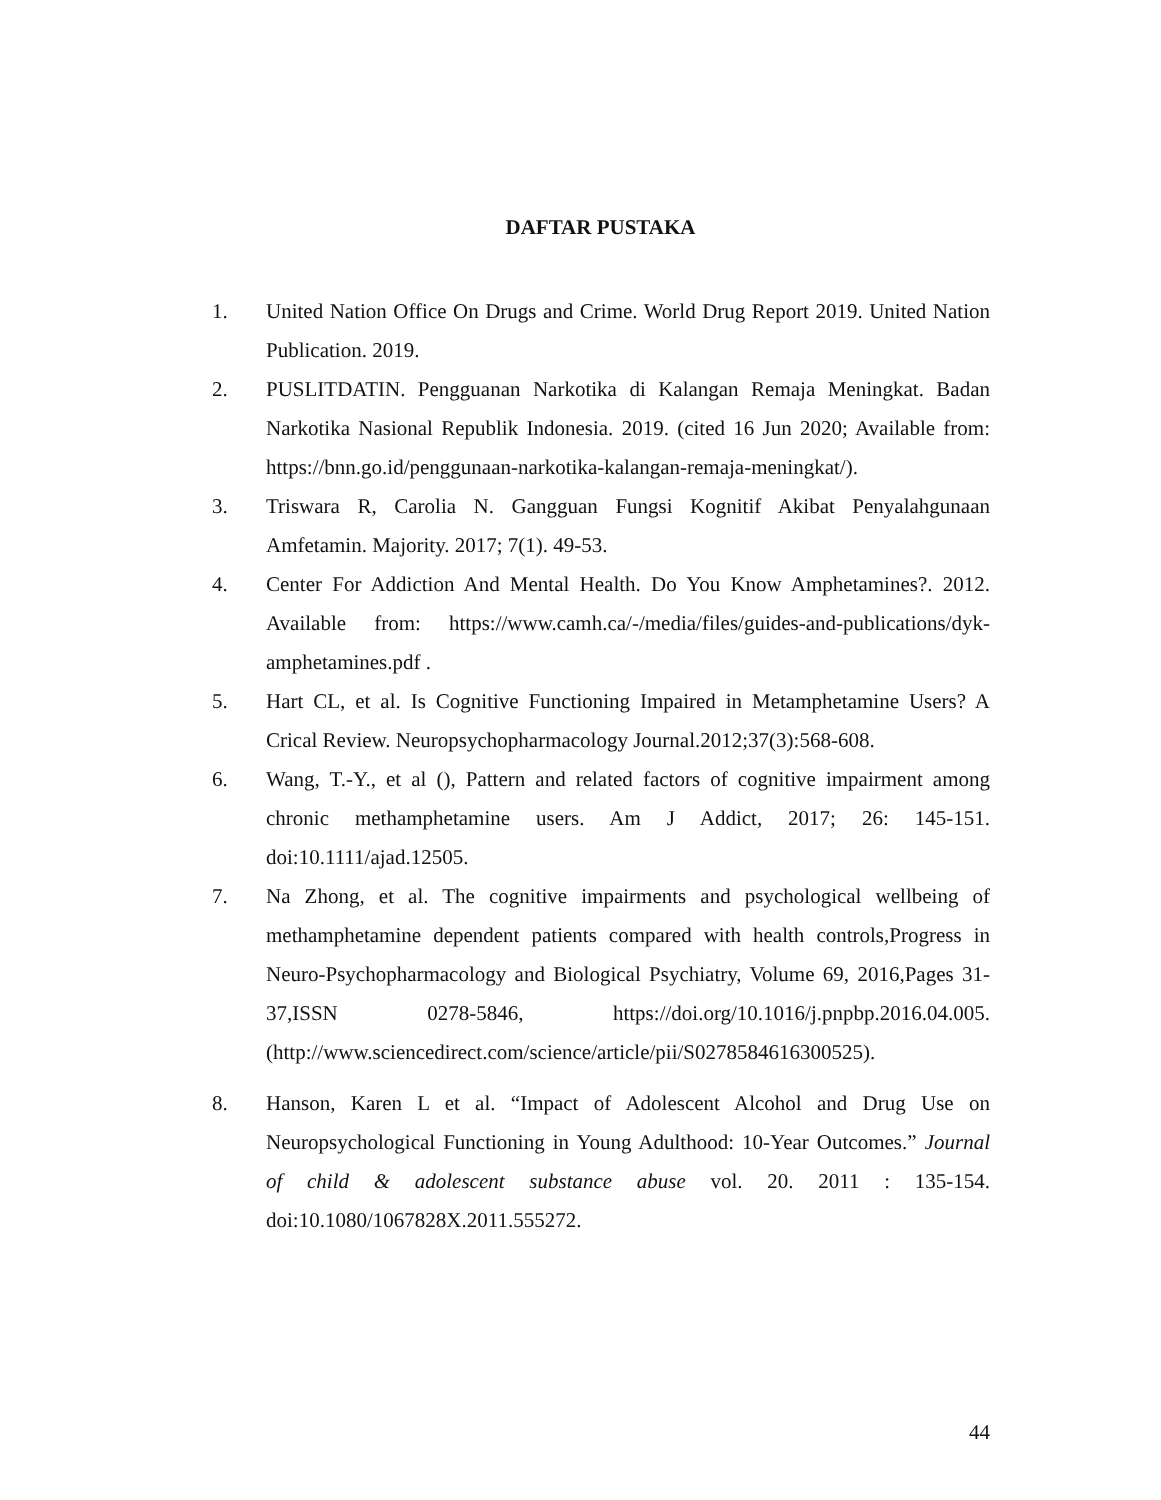DAFTAR PUSTAKA
1. United Nation Office On Drugs and Crime. World Drug Report 2019. United Nation Publication. 2019.
2. PUSLITDATIN. Pengguanan Narkotika di Kalangan Remaja Meningkat. Badan Narkotika Nasional Republik Indonesia. 2019. (cited 16 Jun 2020; Available from: https://bnn.go.id/penggunaan-narkotika-kalangan-remaja-meningkat/).
3. Triswara R, Carolia N. Gangguan Fungsi Kognitif Akibat Penyalahgunaan Amfetamin. Majority. 2017; 7(1). 49-53.
4. Center For Addiction And Mental Health. Do You Know Amphetamines?. 2012. Available from: https://www.camh.ca/-/media/files/guides-and-publications/dyk-amphetamines.pdf .
5. Hart CL, et al. Is Cognitive Functioning Impaired in Metamphetamine Users? A Crical Review. Neuropsychopharmacology Journal.2012;37(3):568-608.
6. Wang, T.-Y., et al (), Pattern and related factors of cognitive impairment among chronic methamphetamine users. Am J Addict, 2017; 26: 145-151. doi:10.1111/ajad.12505.
7. Na Zhong, et al. The cognitive impairments and psychological wellbeing of methamphetamine dependent patients compared with health controls,Progress in Neuro-Psychopharmacology and Biological Psychiatry, Volume 69, 2016,Pages 31-37,ISSN 0278-5846, https://doi.org/10.1016/j.pnpbp.2016.04.005. (http://www.sciencedirect.com/science/article/pii/S0278584616300525).
8. Hanson, Karen L et al. “Impact of Adolescent Alcohol and Drug Use on Neuropsychological Functioning in Young Adulthood: 10-Year Outcomes.” Journal of child & adolescent substance abuse vol. 20. 2011 : 135-154. doi:10.1080/1067828X.2011.555272.
44